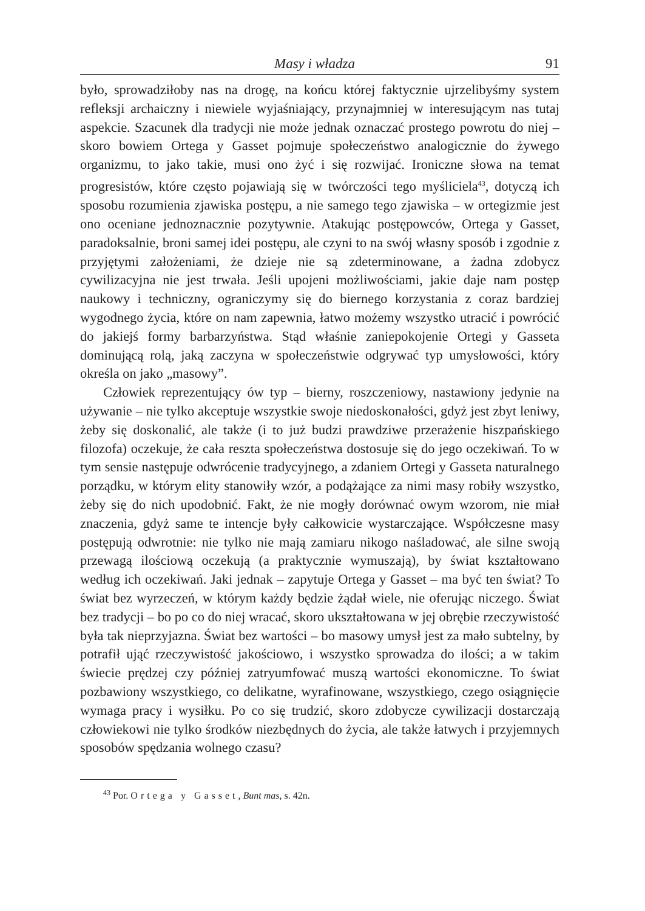Masy i władza 91
było, sprowadziłoby nas na drogę, na końcu której faktycznie ujrzelibyśmy system refleksji archaiczny i niewiele wyjaśniający, przynajmniej w interesującym nas tutaj aspekcie. Szacunek dla tradycji nie może jednak oznaczać prostego powrotu do niej – skoro bowiem Ortega y Gasset pojmuje społeczeństwo analogicznie do żywego organizmu, to jako takie, musi ono żyć i się rozwijać. Ironiczne słowa na temat progresistów, które często pojawiają się w twórczości tego myśliciela<sup>43</sup>, dotyczą ich sposobu rozumienia zjawiska postępu, a nie samego tego zjawiska – w ortegizmie jest ono oceniane jednoznacznie pozytywnie. Atakując postępowców, Ortega y Gasset, paradoksalnie, broni samej idei postępu, ale czyni to na swój własny sposób i zgodnie z przyjętymi założeniami, że dzieje nie są zdeterminowane, a żadna zdobycz cywilizacyjna nie jest trwała. Jeśli upojeni możliwościami, jakie daje nam postęp naukowy i techniczny, ograniczymy się do biernego korzystania z coraz bardziej wygodnego życia, które on nam zapewnia, łatwo możemy wszystko utracić i powrócić do jakiejś formy barbarzyństwa. Stąd właśnie zaniepokojenie Ortegi y Gasseta dominującą rolą, jaką zaczyna w społeczeństwie odgrywać typ umysłowości, który określa on jako „masowy”.
Człowiek reprezentujący ów typ – bierny, roszczeniowy, nastawiony jedynie na używanie – nie tylko akceptuje wszystkie swoje niedoskonałości, gdyż jest zbyt leniwy, żeby się doskonalić, ale także (i to już budzi prawdziwe przerażenie hiszpańskiego filozofa) oczekuje, że cała reszta społeczeństwa dostosuje się do jego oczekiwań. To w tym sensie następuje odwrócenie tradycyjnego, a zdaniem Ortegi y Gasseta naturalnego porządku, w którym elity stanowiły wzór, a podążające za nimi masy robiły wszystko, żeby się do nich upodobnić. Fakt, że nie mogły dorównać owym wzorom, nie miał znaczenia, gdyż same te intencje były całkowicie wystarczające. Współczesne masy postępują odwrotnie: nie tylko nie mają zamiaru nikogo naśladować, ale silne swoją przewagą ilościową oczekują (a praktycznie wymuszają), by świat kształtowano według ich oczekiwań. Jaki jednak – zapytuje Ortega y Gasset – ma być ten świat? To świat bez wyrzeczeń, w którym każdy będzie żądał wiele, nie oferując niczego. Świat bez tradycji – bo po co do niej wracać, skoro ukształtowana w jej obrębie rzeczywistość była tak nieprzyjazna. Świat bez wartości – bo masowy umysł jest za mało subtelny, by potrafił ująć rzeczywistość jakościowo, i wszystko sprowadza do ilości; a w takim świecie prędzej czy później zatryumfować muszą wartości ekonomiczne. To świat pozbawiony wszystkiego, co delikatne, wyrafinowane, wszystkiego, czego osiągnięcie wymaga pracy i wysiłku. Po co się trudzić, skoro zdobycze cywilizacji dostarczają człowiekowi nie tylko środków niezbędnych do życia, ale także łatwych i przyjemnych sposobów spędzania wolnego czasu?
<sup>43</sup> Por. Ortega y Gasset, Bunt mas, s. 42n.